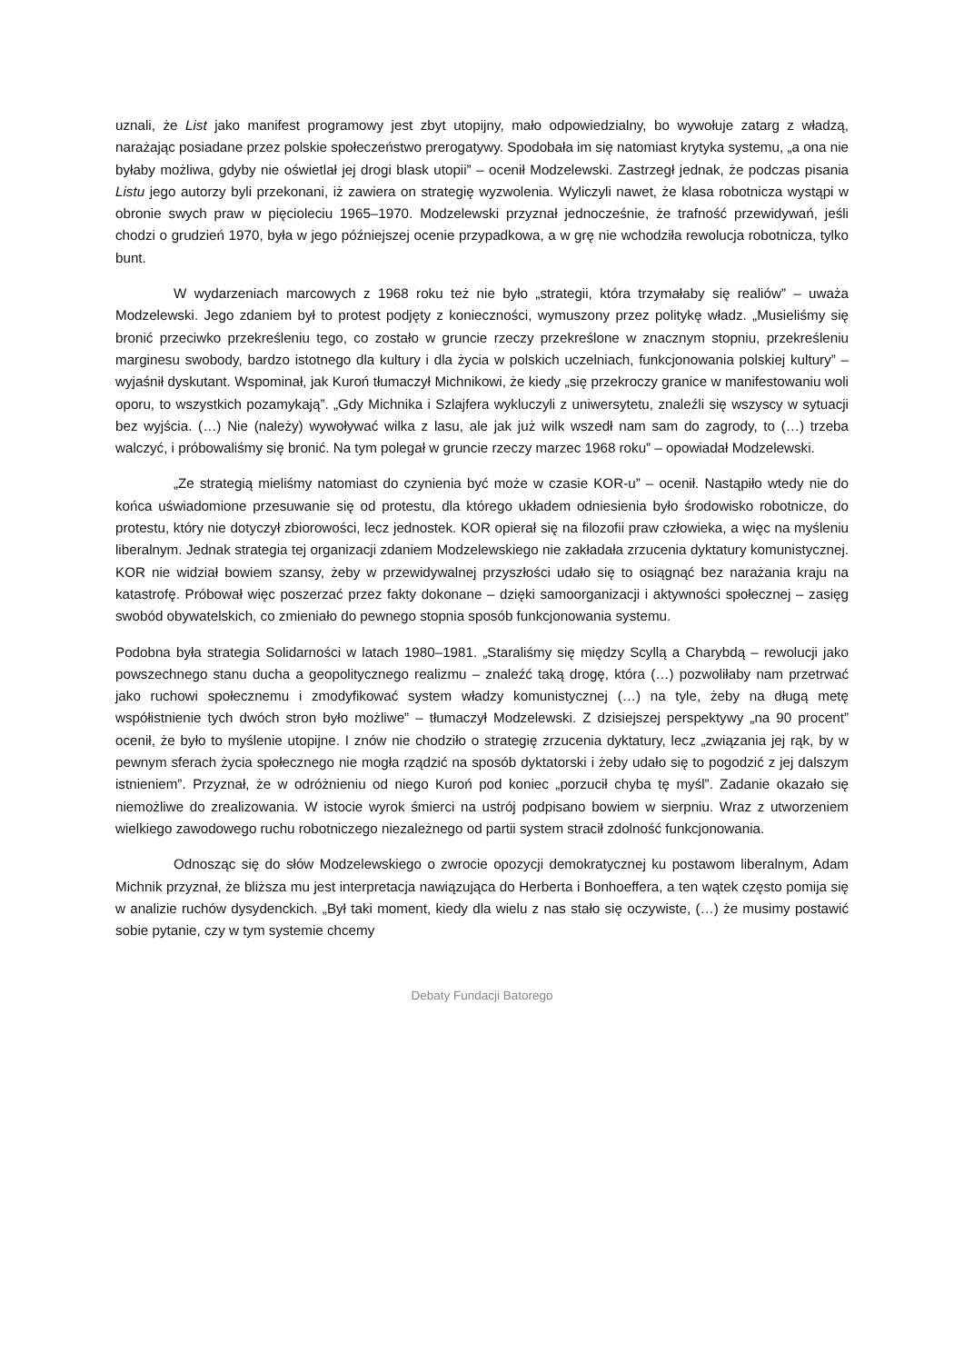uznali, że List jako manifest programowy jest zbyt utopijny, mało odpowiedzialny, bo wywołuje zatarg z władzą, narażając posiadane przez polskie społeczeństwo prerogatywy. Spodobała im się natomiast krytyka systemu, „a ona nie byłaby możliwa, gdyby nie oświetlał jej drogi blask utopii” – ocenił Modzelewski. Zastrzegł jednak, że podczas pisania Listu jego autorzy byli przekonani, iż zawiera on strategię wyzwolenia. Wyliczyli nawet, że klasa robotnicza wystąpi w obronie swych praw w pięcioleciu 1965–1970. Modzelewski przyznał jednocześnie, że trafność przewidywań, jeśli chodzi o grudzień 1970, była w jego późniejszej ocenie przypadkowa, a w grę nie wchodziła rewolucja robotnicza, tylko bunt.
W wydarzeniach marcowych z 1968 roku też nie było „strategii, która trzymałaby się realiów” – uważa Modzelewski. Jego zdaniem był to protest podjęty z konieczności, wymuszony przez politykę władz. „Musieliśmy się bronić przeciwko przekreśleniu tego, co zostało w gruncie rzeczy przekreślone w znacznym stopniu, przekreśleniu marginesu swobody, bardzo istotnego dla kultury i dla życia w polskich uczelniach, funkcjonowania polskiej kultury” – wyjaśnił dyskutant. Wspominał, jak Kuroń tłumaczył Michnikowi, że kiedy „się przekroczy granice w manifestowaniu woli oporu, to wszystkich pozamykają”. „Gdy Michnika i Szlajfera wykluczyli z uniwersytetu, znaleźli się wszyscy w sytuacji bez wyjścia. (…) Nie (należy) wywoływać wilka z lasu, ale jak już wilk wszedł nam sam do zagrody, to (…) trzeba walczyć, i próbowaliśmy się bronić. Na tym polegał w gruncie rzeczy marzec 1968 roku” – opowiadał Modzelewski.
„Ze strategią mieliśmy natomiast do czynienia być może w czasie KOR-u” – ocenił. Nastąpiło wtedy nie do końca uświadomione przesuwanie się od protestu, dla którego układem odniesienia było środowisko robotnicze, do protestu, który nie dotyczył zbiorowości, lecz jednostek. KOR opierał się na filozofii praw człowieka, a więc na myśleniu liberalnym. Jednak strategia tej organizacji zdaniem Modzelewskiego nie zakładała zrzucenia dyktatury komunistycznej. KOR nie widział bowiem szansy, żeby w przewidywalnej przyszłości udało się to osiągnąć bez narażania kraju na katastrofę. Próbował więc poszerzać przez fakty dokonane – dzięki samoorganizacji i aktywności społecznej – zasięg swobód obywatelskich, co zmieniało do pewnego stopnia sposób funkcjonowania systemu.
Podobna była strategia Solidarności w latach 1980–1981. „Staraliśmy się między Scyllą a Charybdą – rewolucji jako powszechnego stanu ducha a geopolitycznego realizmu – znaleźć taką drogę, która (…) pozwoliłaby nam przetrwać jako ruchowi społecznemu i zmodyfikować system władzy komunistycznej (…) na tyle, żeby na długą metę współistnienie tych dwóch stron było możliwe” – tłumaczył Modzelewski. Z dzisiejszej perspektywy „na 90 procent” ocenił, że było to myślenie utopijne. I znów nie chodziło o strategię zrzucenia dyktatury, lecz „związania jej rąk, by w pewnym sferach życia społecznego nie mogła rządzić na sposób dyktatorski i żeby udało się to pogodzić z jej dalszym istnieniem”. Przyznał, że w odróżnieniu od niego Kuroń pod koniec „porzucił chyba tę myśl”. Zadanie okazało się niemożliwe do zrealizowania. W istocie wyrok śmierci na ustrój podpisano bowiem w sierpniu. Wraz z utworzeniem wielkiego zawodowego ruchu robotniczego niezależnego od partii system stracił zdolność funkcjonowania.
Odnosząc się do słów Modzelewskiego o zwrocie opozycji demokratycznej ku postawom liberalnym, Adam Michnik przyznał, że bliższa mu jest interpretacja nawiązująca do Herberta i Bonhoeffera, a ten wątek często pomija się w analizie ruchów dysydenckich. „Był taki moment, kiedy dla wielu z nas stało się oczywiste, (…) że musimy postawić sobie pytanie, czy w tym systemie chcemy
Debaty Fundacji Batorego